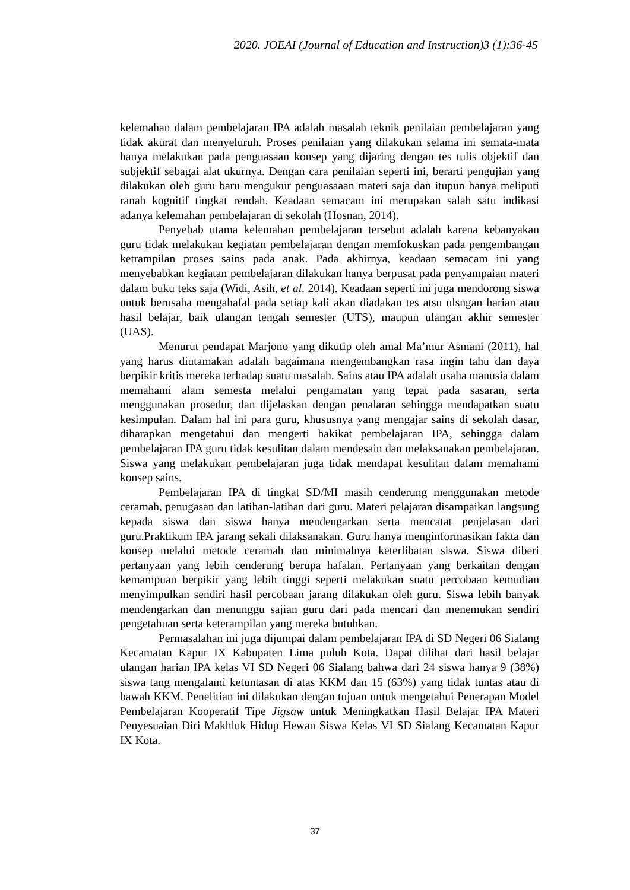2020. JOEAI (Journal of Education and Instruction)3 (1):36-45
kelemahan dalam pembelajaran IPA adalah masalah teknik penilaian pembelajaran yang tidak akurat dan menyeluruh. Proses penilaian yang dilakukan selama ini semata-mata hanya melakukan pada penguasaan konsep yang dijaring dengan tes tulis objektif dan subjektif sebagai alat ukurnya. Dengan cara penilaian seperti ini, berarti pengujian yang dilakukan oleh guru baru mengukur penguasaaan materi saja dan itupun hanya meliputi ranah kognitif tingkat rendah. Keadaan semacam ini merupakan salah satu indikasi adanya kelemahan pembelajaran di sekolah (Hosnan, 2014).
Penyebab utama kelemahan pembelajaran tersebut adalah karena kebanyakan guru tidak melakukan kegiatan pembelajaran dengan memfokuskan pada pengembangan ketrampilan proses sains pada anak. Pada akhirnya, keadaan semacam ini yang menyebabkan kegiatan pembelajaran dilakukan hanya berpusat pada penyampaian materi dalam buku teks saja (Widi, Asih, et al. 2014). Keadaan seperti ini juga mendorong siswa untuk berusaha mengahafal pada setiap kali akan diadakan tes atsu ulsngan harian atau hasil belajar, baik ulangan tengah semester (UTS), maupun ulangan akhir semester (UAS).
Menurut pendapat Marjono yang dikutip oleh amal Ma’mur Asmani (2011), hal yang harus diutamakan adalah bagaimana mengembangkan rasa ingin tahu dan daya berpikir kritis mereka terhadap suatu masalah. Sains atau IPA adalah usaha manusia dalam memahami alam semesta melalui pengamatan yang tepat pada sasaran, serta menggunakan prosedur, dan dijelaskan dengan penalaran sehingga mendapatkan suatu kesimpulan. Dalam hal ini para guru, khususnya yang mengajar sains di sekolah dasar, diharapkan mengetahui dan mengerti hakikat pembelajaran IPA, sehingga dalam pembelajaran IPA guru tidak kesulitan dalam mendesain dan melaksanakan pembelajaran. Siswa yang melakukan pembelajaran juga tidak mendapat kesulitan dalam memahami konsep sains.
Pembelajaran IPA di tingkat SD/MI masih cenderung menggunakan metode ceramah, penugasan dan latihan-latihan dari guru. Materi pelajaran disampaikan langsung kepada siswa dan siswa hanya mendengarkan serta mencatat penjelasan dari guru.Praktikum IPA jarang sekali dilaksanakan. Guru hanya menginformasikan fakta dan konsep melalui metode ceramah dan minimalnya keterlibatan siswa. Siswa diberi pertanyaan yang lebih cenderung berupa hafalan. Pertanyaan yang berkaitan dengan kemampuan berpikir yang lebih tinggi seperti melakukan suatu percobaan kemudian menyimpulkan sendiri hasil percobaan jarang dilakukan oleh guru. Siswa lebih banyak mendengarkan dan menunggu sajian guru dari pada mencari dan menemukan sendiri pengetahuan serta keterampilan yang mereka butuhkan.
Permasalahan ini juga dijumpai dalam pembelajaran IPA di SD Negeri 06 Sialang Kecamatan Kapur IX Kabupaten Lima puluh Kota. Dapat dilihat dari hasil belajar ulangan harian IPA kelas VI SD Negeri 06 Sialang bahwa dari 24 siswa hanya 9 (38%) siswa tang mengalami ketuntasan di atas KKM dan 15 (63%) yang tidak tuntas atau di bawah KKM. Penelitian ini dilakukan dengan tujuan untuk mengetahui Penerapan Model Pembelajaran Kooperatif Tipe Jigsaw untuk Meningkatkan Hasil Belajar IPA Materi Penyesuaian Diri Makhluk Hidup Hewan Siswa Kelas VI SD Sialang Kecamatan Kapur IX Kota.
37